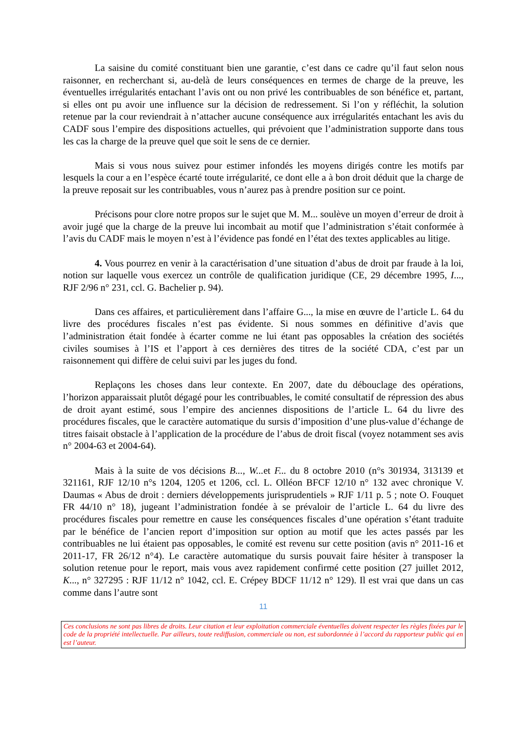La saisine du comité constituant bien une garantie, c’est dans ce cadre qu’il faut selon nous raisonner, en recherchant si, au-delà de leurs conséquences en termes de charge de la preuve, les éventuelles irrégularités entachant l’avis ont ou non privé les contribuables de son bénéfice et, partant, si elles ont pu avoir une influence sur la décision de redressement. Si l’on y réfléchit, la solution retenue par la cour reviendrait à n’attacher aucune conséquence aux irrégularités entachant les avis du CADF sous l’empire des dispositions actuelles, qui prévoient que l’administration supporte dans tous les cas la charge de la preuve quel que soit le sens de ce dernier.
Mais si vous nous suivez pour estimer infondés les moyens dirigés contre les motifs par lesquels la cour a en l’espèce écarté toute irrégularité, ce dont elle a à bon droit déduit que la charge de la preuve reposait sur les contribuables, vous n’aurez pas à prendre position sur ce point.
Précisons pour clore notre propos sur le sujet que M. M... soulève un moyen d’erreur de droit à avoir jugé que la charge de la preuve lui incombait au motif que l’administration s’était conformée à l’avis du CADF mais le moyen n’est à l’évidence pas fondé en l’état des textes applicables au litige.
4. Vous pourrez en venir à la caractérisation d’une situation d’abus de droit par fraude à la loi, notion sur laquelle vous exercez un contrôle de qualification juridique (CE, 29 décembre 1995, I..., RJF 2/96 n° 231, ccl. G. Bachelier p. 94).
Dans ces affaires, et particulièrement dans l’affaire G..., la mise en œuvre de l’article L. 64 du livre des procédures fiscales n’est pas évidente. Si nous sommes en définitive d’avis que l’administration était fondée à écarter comme ne lui étant pas opposables la création des sociétés civiles soumises à l’IS et l’apport à ces dernières des titres de la société CDA, c’est par un raisonnement qui diffère de celui suivi par les juges du fond.
Replaçons les choses dans leur contexte. En 2007, date du débouclage des opérations, l’horizon apparaissait plutôt dégagé pour les contribuables, le comité consultatif de répression des abus de droit ayant estimé, sous l’empire des anciennes dispositions de l’article L. 64 du livre des procédures fiscales, que le caractère automatique du sursis d’imposition d’une plus-value d’échange de titres faisait obstacle à l’application de la procédure de l’abus de droit fiscal (voyez notamment ses avis n° 2004-63 et 2004-64).
Mais à la suite de vos décisions B..., W... et F... du 8 octobre 2010 (n°s 301934, 313139 et 321161, RJF 12/10 n°s 1204, 1205 et 1206, ccl. L. Olléon BFCF 12/10 n° 132 avec chronique V. Daumas « Abus de droit : derniers développements jurisprudentiels » RJF 1/11 p. 5 ; note O. Fouquet FR 44/10 n° 18), jugeant l’administration fondée à se prévaloir de l’article L. 64 du livre des procédures fiscales pour remettre en cause les conséquences fiscales d’une opération s’étant traduite par le bénéfice de l’ancien report d’imposition sur option au motif que les actes passés par les contribuables ne lui étaient pas opposables, le comité est revenu sur cette position (avis n° 2011-16 et 2011-17, FR 26/12 n°4). Le caractère automatique du sursis pouvait faire hésiter à transposer la solution retenue pour le report, mais vous avez rapidement confirmé cette position (27 juillet 2012, K..., n° 327295 : RJF 11/12 n° 1042, ccl. E. Crépey BDCF 11/12 n° 129). Il est vrai que dans un cas comme dans l’autre sont
11
Ces conclusions ne sont pas libres de droits. Leur citation et leur exploitation commerciale éventuelles doivent respecter les règles fixées par le code de la propriété intellectuelle. Par ailleurs, toute rediffusion, commerciale ou non, est subordonnée à l’accord du rapporteur public qui en est l’auteur.